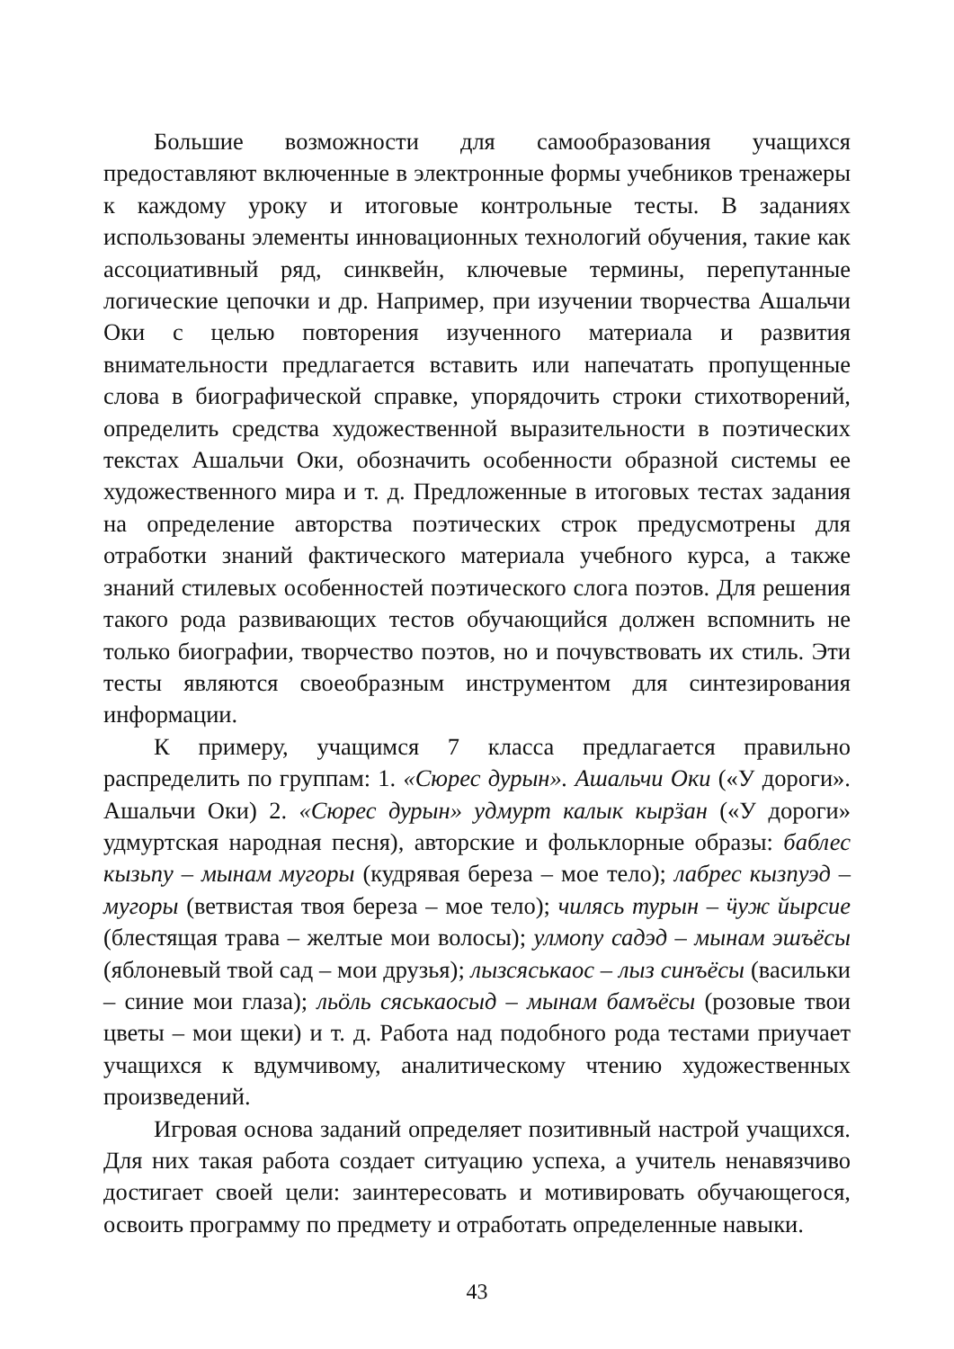Большие возможности для самообразования учащихся предоставляют включенные в электронные формы учебников тренажеры к каждому уроку и итоговые контрольные тесты. В заданиях использованы элементы инновационных технологий обучения, такие как ассоциативный ряд, синквейн, ключевые термины, перепутанные логические цепочки и др. Например, при изучении творчества Ашальчи Оки с целью повторения изученного материала и развития внимательности предлагается вставить или напечатать пропущенные слова в биографической справке, упорядочить строки стихотворений, определить средства художественной выразительности в поэтических текстах Ашальчи Оки, обозначить особенности образной системы ее художественного мира и т. д. Предложенные в итоговых тестах задания на определение авторства поэтических строк предусмотрены для отработки знаний фактического материала учебного курса, а также знаний стилевых особенностей поэтического слога поэтов. Для решения такого рода развивающих тестов обучающийся должен вспомнить не только биографии, творчество поэтов, но и почувствовать их стиль. Эти тесты являются своеобразным инструментом для синтезирования информации.
К примеру, учащимся 7 класса предлагается правильно распределить по группам: 1. «Сюрес дурын». Ашальчи Оки («У дороги». Ашальчи Оки) 2. «Сюрес дурын» удмурт калык кырӟан («У дороги» удмуртская народная песня), авторские и фольклорные образы: баблес кызьпу – мынам мугоры (кудрявая береза – мое тело); лабрес кызпуэд – мугоры (ветвистая твоя береза – мое тело); чилясь турын – ӵуж йырсие (блестящая трава – желтые мои волосы); улмопу садэд – мынам эшъёсы (яблоневый твой сад – мои друзья); лызсяськаос – лыз синъёсы (васильки – синие мои глаза); льӧль сяськаосыд – мынам бамъёсы (розовые твои цветы – мои щеки) и т. д. Работа над подобного рода тестами приучает учащихся к вдумчивому, аналитическому чтению художественных произведений.
Игровая основа заданий определяет позитивный настрой учащихся. Для них такая работа создает ситуацию успеха, а учитель ненавязчиво достигает своей цели: заинтересовать и мотивировать обучающегося, освоить программу по предмету и отработать определенные навыки.
43